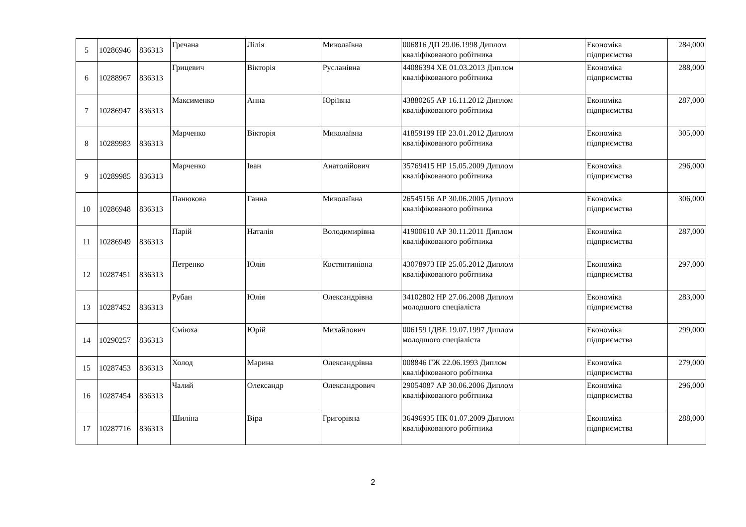| 5 | 10286946 | 836313 | Гречана | Лілія | Миколаївна | 006816 ДП 29.06.1998 Диплом кваліфікованого робітника | | Економіка підприємства | 284,000 |
| 6 | 10288967 | 836313 | Грицевич | Вікторія | Русланівна | 44086394 ХЕ 01.03.2013 Диплом кваліфікованого робітника | | Економіка підприємства | 288,000 |
| 7 | 10286947 | 836313 | Максименко | Анна | Юріївна | 43880265 АР 16.11.2012 Диплом кваліфікованого робітника | | Економіка підприємства | 287,000 |
| 8 | 10289983 | 836313 | Марченко | Вікторія | Миколаївна | 41859199 НР 23.01.2012 Диплом кваліфікованого робітника | | Економіка підприємства | 305,000 |
| 9 | 10289985 | 836313 | Марченко | Іван | Анатолійович | 35769415 НР 15.05.2009 Диплом кваліфікованого робітника | | Економіка підприємства | 296,000 |
| 10 | 10286948 | 836313 | Панюкова | Ганна | Миколаївна | 26545156 АР 30.06.2005 Диплом кваліфікованого робітника | | Економіка підприємства | 306,000 |
| 11 | 10286949 | 836313 | Парій | Наталія | Володимирівна | 41900610 АР 30.11.2011 Диплом кваліфікованого робітника | | Економіка підприємства | 287,000 |
| 12 | 10287451 | 836313 | Петренко | Юлія | Костянтинівна | 43078973 НР 25.05.2012 Диплом кваліфікованого робітника | | Економіка підприємства | 297,000 |
| 13 | 10287452 | 836313 | Рубан | Юлія | Олександрівна | 34102802 НР 27.06.2008 Диплом молодшого спеціаліста | | Економіка підприємства | 283,000 |
| 14 | 10290257 | 836313 | Сміюха | Юрій | Михайлович | 006159 ІДВЕ 19.07.1997 Диплом молодшого спеціаліста | | Економіка підприємства | 299,000 |
| 15 | 10287453 | 836313 | Холод | Марина | Олександрівна | 008846 ГЖ 22.06.1993 Диплом кваліфікованого робітника | | Економіка підприємства | 279,000 |
| 16 | 10287454 | 836313 | Чалий | Олександр | Олександрович | 29054087 АР 30.06.2006 Диплом кваліфікованого робітника | | Економіка підприємства | 296,000 |
| 17 | 10287716 | 836313 | Шиліна | Віра | Григорівна | 36496935 НК 01.07.2009 Диплом кваліфікованого робітника | | Економіка підприємства | 288,000 |
2